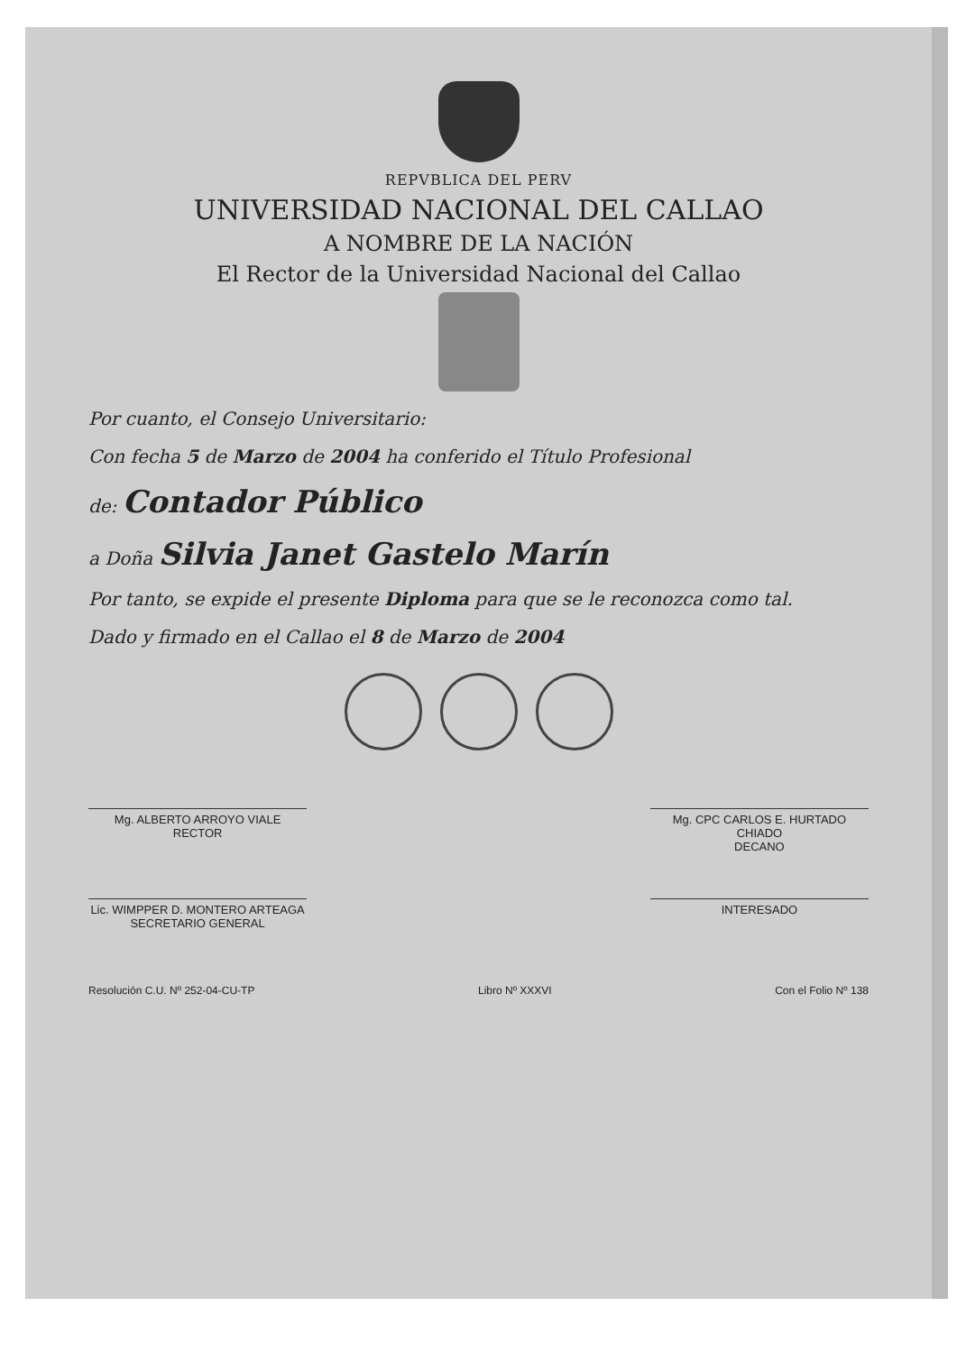REPVBLICA DEL PERV
UNIVERSIDAD NACIONAL DEL CALLAO
A NOMBRE DE LA NACIÓN
El Rector de la Universidad Nacional del Callao
Por cuanto, el Consejo Universitario:
Con fecha 5 de Marzo de 2004 ha conferido el Título Profesional
de: Contador Público
a Doña Silvia Janet Gastelo Marín
Por tanto, se expide el presente Diploma para que se le reconozca como tal.
Dado y firmado en el Callao el 8 de Marzo de 2004
Mg. ALBERTO ARROYO VIALE
RECTOR
Mg. CPC CARLOS E. HURTADO CHIADO
DECANO
Lic. WIMPPER D. MONTERO ARTEAGA
SECRETARIO GENERAL
INTERESADO
Resolución C.U. Nº 252-04-CU-TP Libro Nº XXXVI Con el Folio Nº 138